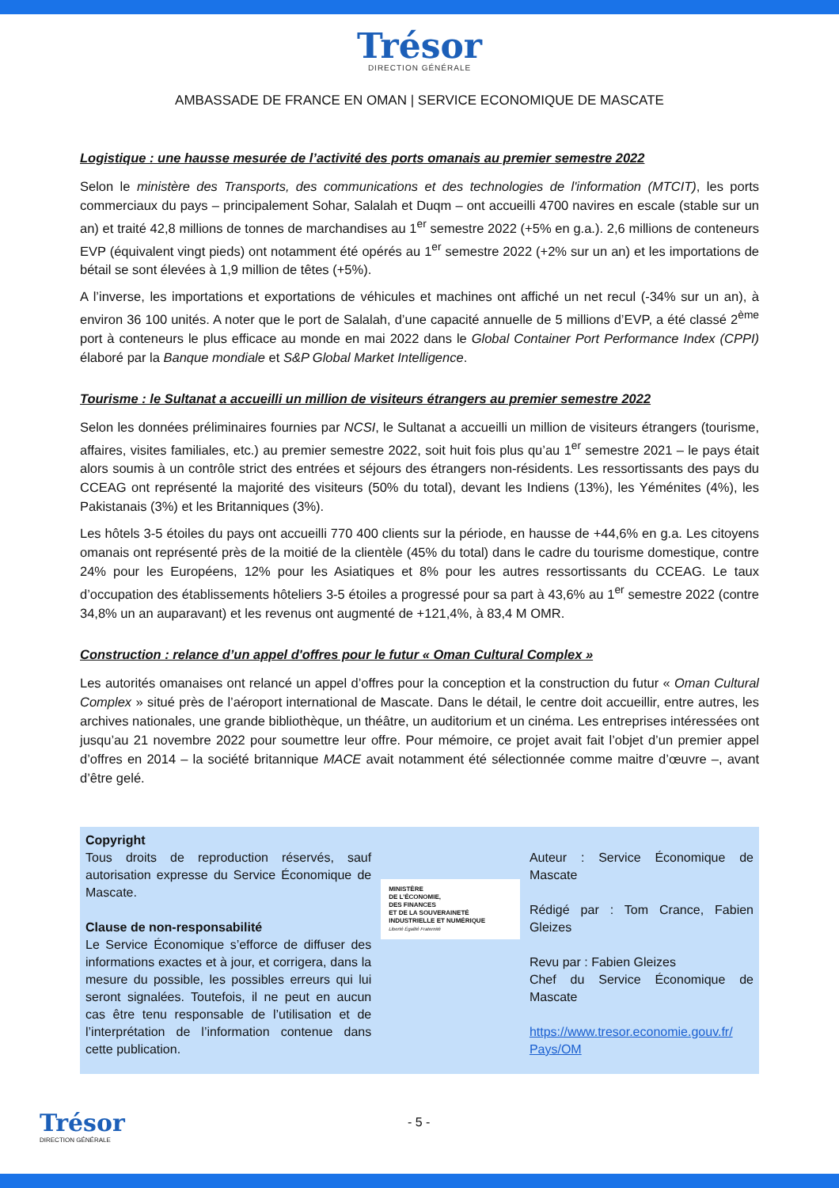Trésor
DIRECTION GÉNÉRALE
AMBASSADE DE FRANCE EN OMAN | SERVICE ECONOMIQUE DE MASCATE
Logistique : une hausse mesurée de l’activité des ports omanais au premier semestre 2022
Selon le ministère des Transports, des communications et des technologies de l'information (MTCIT), les ports commerciaux du pays – principalement Sohar, Salalah et Duqm – ont accueilli 4700 navires en escale (stable sur un an) et traité 42,8 millions de tonnes de marchandises au 1<sup>er</sup> semestre 2022 (+5% en g.a.). 2,6 millions de conteneurs EVP (équivalent vingt pieds) ont notamment été opérés au 1<sup>er</sup> semestre 2022 (+2% sur un an) et les importations de bétail se sont élevées à 1,9 million de têtes (+5%).
A l’inverse, les importations et exportations de véhicules et machines ont affiché un net recul (-34% sur un an), à environ 36 100 unités. A noter que le port de Salalah, d’une capacité annuelle de 5 millions d’EVP, a été classé 2<sup>ème</sup> port à conteneurs le plus efficace au monde en mai 2022 dans le Global Container Port Performance Index (CPPI) élaboré par la Banque mondiale et S&P Global Market Intelligence.
Tourisme : le Sultanat a accueilli un million de visiteurs étrangers au premier semestre 2022
Selon les données préliminaires fournies par NCSI, le Sultanat a accueilli un million de visiteurs étrangers (tourisme, affaires, visites familiales, etc.) au premier semestre 2022, soit huit fois plus qu’au 1<sup>er</sup> semestre 2021 – le pays était alors soumis à un contrôle strict des entrées et séjours des étrangers non-résidents. Les ressortissants des pays du CCEAG ont représenté la majorité des visiteurs (50% du total), devant les Indiens (13%), les Yéménites (4%), les Pakistanais (3%) et les Britanniques (3%).
Les hôtels 3-5 étoiles du pays ont accueilli 770 400 clients sur la période, en hausse de +44,6% en g.a. Les citoyens omanais ont représenté près de la moitié de la clientèle (45% du total) dans le cadre du tourisme domestique, contre 24% pour les Européens, 12% pour les Asiatiques et 8% pour les autres ressortissants du CCEAG. Le taux d’occupation des établissements hôteliers 3-5 étoiles a progressé pour sa part à 43,6% au 1<sup>er</sup> semestre 2022 (contre 34,8% un an auparavant) et les revenus ont augmenté de +121,4%, à 83,4 M OMR.
Construction : relance d’un appel d'offres pour le futur « Oman Cultural Complex »
Les autorités omanaises ont relancé un appel d’offres pour la conception et la construction du futur « Oman Cultural Complex » situé près de l’aéroport international de Mascate. Dans le détail, le centre doit accueillir, entre autres, les archives nationales, une grande bibliothèque, un théâtre, un auditorium et un cinéma. Les entreprises intéressées ont jusqu’au 21 novembre 2022 pour soumettre leur offre. Pour mémoire, ce projet avait fait l’objet d’un premier appel d’offres en 2014 – la société britannique MACE avait notamment été sélectionnée comme maitre d’œuvre –, avant d’être gelé.
Copyright
Tous droits de reproduction réservés, sauf autorisation expresse du Service Économique de Mascate.
Clause de non-responsabilité
Le Service Économique s’efforce de diffuser des informations exactes et à jour, et corrigera, dans la mesure du possible, les possibles erreurs qui lui seront signalées. Toutefois, il ne peut en aucun cas être tenu responsable de l’utilisation et de l’interprétation de l’information contenue dans cette publication.
MINISTÈRE
DE L’ÉCONOMIE,
DES FINANCES
ET DE LA SOUVERAINETÉ
INDUSTRIELLE ET NUMÉRIQUE
Liberté Égalité Fraternité
Auteur : Service Économique de Mascate
Rédigé par : Tom Crance, Fabien Gleizes
Revu par : Fabien Gleizes
Chef du Service Économique de Mascate
https://www.tresor.economie.gouv.fr/ Pays/OM
Trésor
DIRECTION GÉNÉRALE
- 5 -